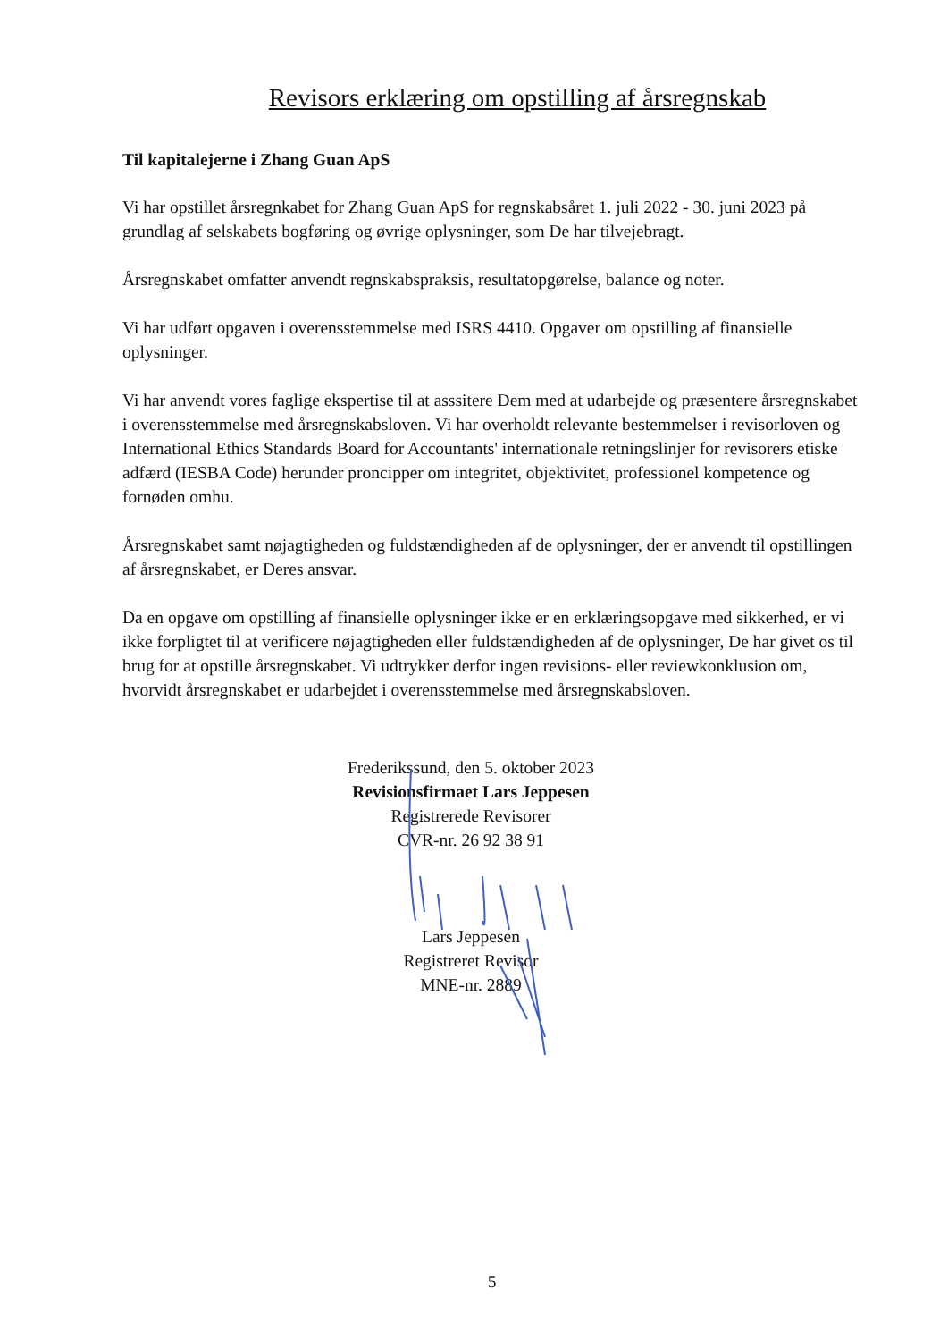Revisors erklæring om opstilling af årsregnskab
Til kapitalejerne i Zhang Guan ApS
Vi har opstillet årsregnkabet for Zhang Guan ApS for regnskabsåret 1. juli 2022 - 30. juni 2023 på grundlag af selskabets bogføring og øvrige oplysninger, som De har tilvejebragt.
Årsregnskabet omfatter anvendt regnskabspraksis, resultatopgørelse, balance og noter.
Vi har udført opgaven i overensstemmelse med ISRS 4410. Opgaver om opstilling af finansielle oplysninger.
Vi har anvendt vores faglige ekspertise til at asssitere Dem med at udarbejde og præsentere årsregnskabet i overensstemmelse med årsregnskabsloven. Vi har overholdt relevante bestemmelser i revisorloven og International Ethics Standards Board for Accountants' internationale retningslinjer for revisorers etiske adfærd (IESBA Code) herunder proncipper om integritet, objektivitet, professionel kompetence og fornøden omhu.
Årsregnskabet samt nøjagtigheden og fuldstændigheden af de oplysninger, der er anvendt til opstillingen af årsregnskabet, er Deres ansvar.
Da en opgave om opstilling af finansielle oplysninger ikke er en erklæringsopgave med sikkerhed, er vi ikke forpligtet til at verificere nøjagtigheden eller fuldstændigheden af de oplysninger, De har givet os til brug for at opstille årsregnskabet. Vi udtrykker derfor ingen revisions- eller reviewkonklusion om, hvorvidt årsregnskabet er udarbejdet i overensstemmelse med årsregnskabsloven.
Frederikssund, den 5. oktober 2023
Revisionsfirmaet Lars Jeppesen
Registrerede Revisorer
CVR-nr. 26 92 38 91
Lars Jeppesen
Registreret Revisor
MNE-nr. 2889
5